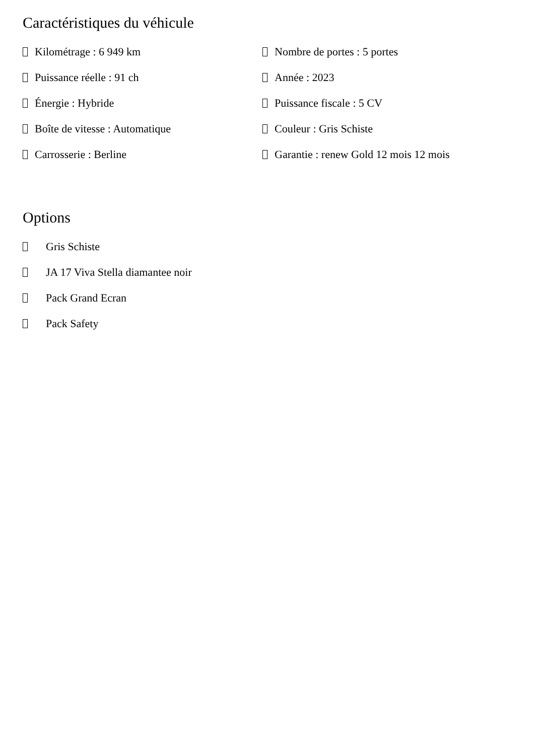Caractéristiques du véhicule
Kilométrage : 6 949 km
Nombre de portes : 5 portes
Puissance réelle : 91 ch
Année : 2023
Énergie : Hybride
Puissance fiscale : 5 CV
Boîte de vitesse : Automatique
Couleur : Gris Schiste
Carrosserie : Berline
Garantie : renew Gold 12 mois 12 mois
Options
Gris Schiste
JA 17 Viva Stella diamantee noir
Pack Grand Ecran
Pack Safety